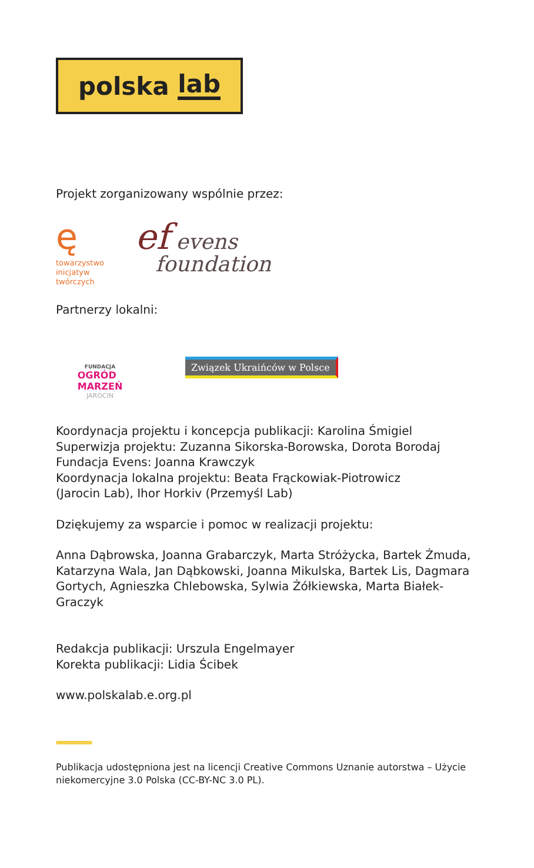polska lab
Projekt zorganizowany wspólnie przez:
ę
towarzystwo
inicjatyw
twórczych
ef evens
foundation
Partnerzy lokalni:
FUNDACJA
OGRÓD
MARZEŃ
JAROCIN
Związek Ukraińców w Polsce
Koordynacja projektu i koncepcja publikacji: Karolina Śmigiel
Superwizja projektu: Zuzanna Sikorska-Borowska, Dorota Borodaj
Fundacja Evens: Joanna Krawczyk
Koordynacja lokalna projektu: Beata Frąckowiak-Piotrowicz
(Jarocin Lab), Ihor Horkiv (Przemyśl Lab)
Dziękujemy za wsparcie i pomoc w realizacji projektu:
Anna Dąbrowska, Joanna Grabarczyk, Marta Stróżycka, Bartek Żmuda, Katarzyna Wala, Jan Dąbkowski, Joanna Mikulska, Bartek Lis, Dagmara Gortych, Agnieszka Chlebowska, Sylwia Żółkiewska, Marta Białek-Graczyk
Redakcja publikacji: Urszula Engelmayer
Korekta publikacji: Lidia Ścibek
www.polskalab.e.org.pl
Publikacja udostępniona jest na licencji Creative Commons Uznanie autorstwa – Użycie niekomercyjne 3.0 Polska (CC-BY-NC 3.0 PL).